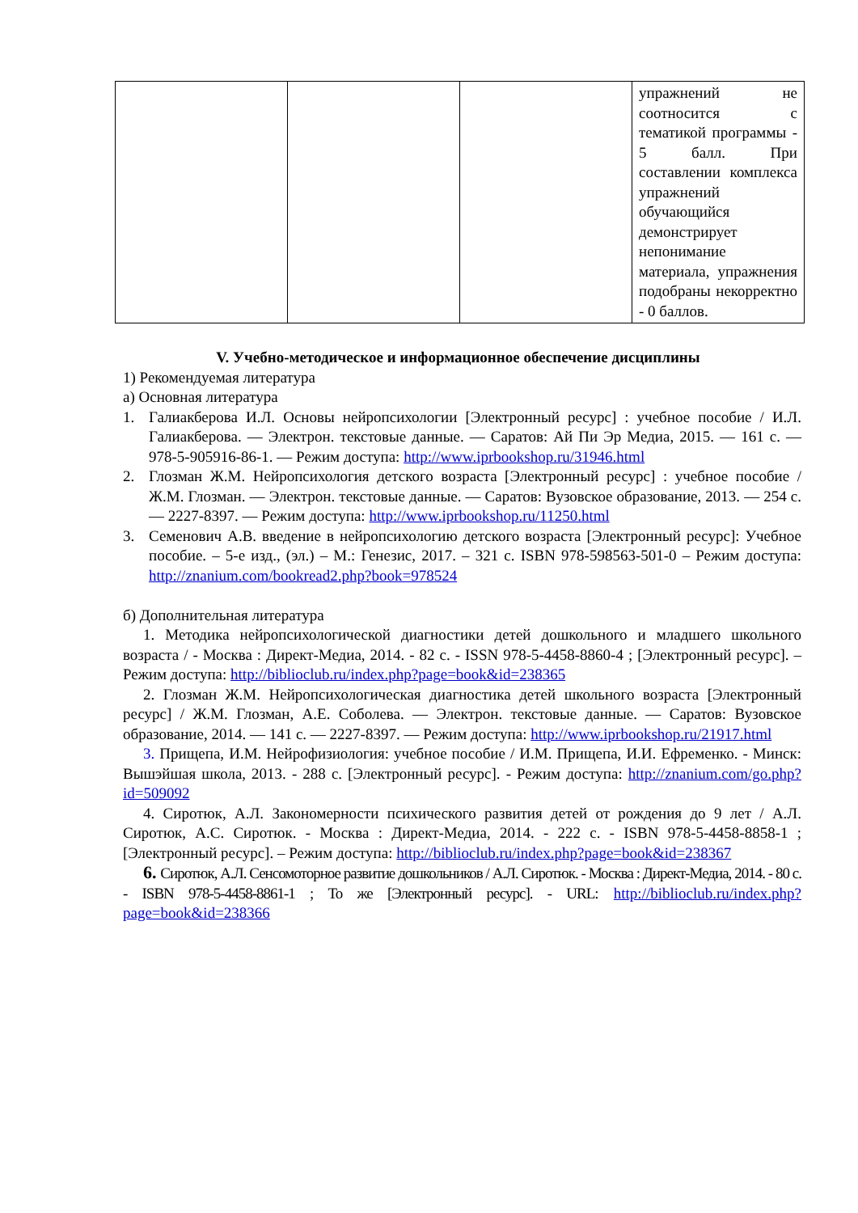| | | | упражнений не соотносится с тематикой программы - 5 балл. При составлении комплекса упражнений обучающийся демонстрирует непонимание материала, упражнения подобраны некорректно - 0 баллов. |
V. Учебно-методическое и информационное обеспечение дисциплины
1) Рекомендуемая литература
а) Основная литература
1. Галиакберова И.Л. Основы нейропсихологии [Электронный ресурс] : учебное пособие / И.Л. Галиакберова. — Электрон. текстовые данные. — Саратов: Ай Пи Эр Медиа, 2015. — 161 c. — 978-5-905916-86-1. — Режим доступа: http://www.iprbookshop.ru/31946.html
2. Глозман Ж.М. Нейропсихология детского возраста [Электронный ресурс] : учебное пособие / Ж.М. Глозман. — Электрон. текстовые данные. — Саратов: Вузовское образование, 2013. — 254 c. — 2227-8397. — Режим доступа: http://www.iprbookshop.ru/11250.html
3. Семенович А.В. введение в нейропсихологию детского возраста [Электронный ресурс]: Учебное пособие. – 5-е изд., (эл.) – М.: Генезис, 2017. – 321 с. ISBN 978-598563-501-0 – Режим доступа: http://znanium.com/bookread2.php?book=978524
б) Дополнительная литература
1. Методика нейропсихологической диагностики детей дошкольного и младшего школьного возраста / - Москва : Директ-Медиа, 2014. - 82 с. - ISSN 978-5-4458-8860-4 ; [Электронный ресурс]. – Режим доступа: http://biblioclub.ru/index.php?page=book&id=238365
2. Глозман Ж.М. Нейропсихологическая диагностика детей школьного возраста [Электронный ресурс] / Ж.М. Глозман, А.Е. Соболева. — Электрон. текстовые данные. — Саратов: Вузовское образование, 2014. — 141 c. — 2227-8397. — Режим доступа: http://www.iprbookshop.ru/21917.html
3. Прищепа, И.М. Нейрофизиология: учебное пособие / И.М. Прищепа, И.И. Ефременко. - Минск: Вышэйшая школа, 2013. - 288 с. [Электронный ресурс]. - Режим доступа: http://znanium.com/go.php?id=509092
4. Сиротюк, А.Л. Закономерности психического развития детей от рождения до 9 лет / А.Л. Сиротюк, А.С. Сиротюк. - Москва : Директ-Медиа, 2014. - 222 с. - ISBN 978-5-4458-8858-1 ; [Электронный ресурс]. – Режим доступа: http://biblioclub.ru/index.php?page=book&id=238367
6. Сиротюк, А.Л. Сенсомоторное развитие дошкольников / А.Л. Сиротюк. - Москва : Директ-Медиа, 2014. - 80 с. - ISBN 978-5-4458-8861-1 ; То же [Электронный ресурс]. - URL: http://biblioclub.ru/index.php?page=book&id=238366